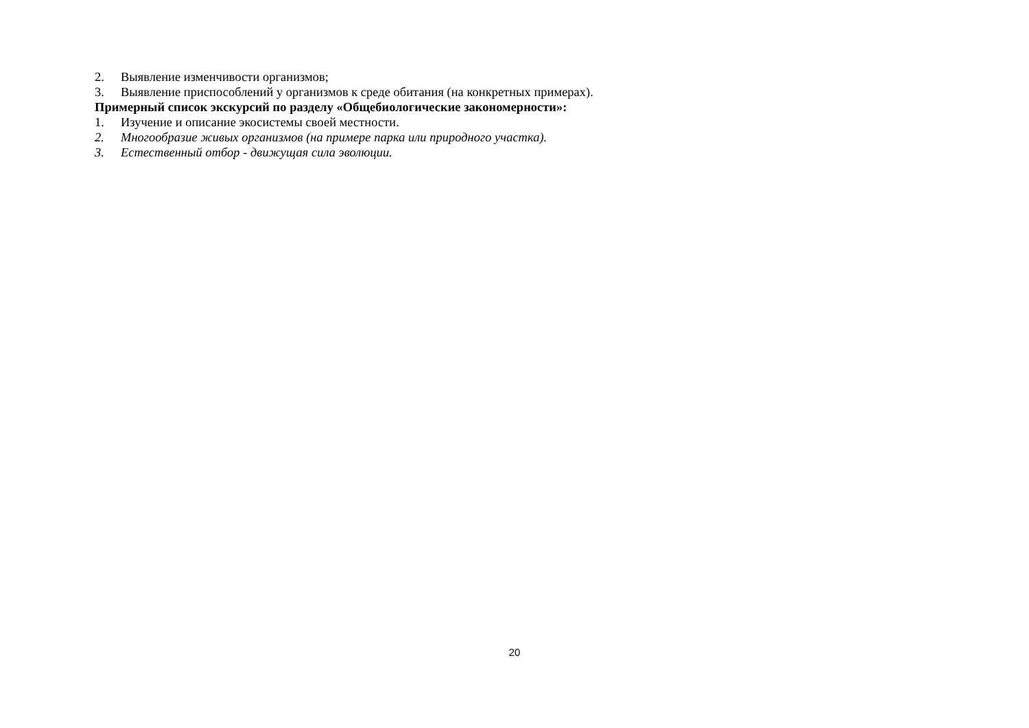2. Выявление изменчивости организмов;
3. Выявление приспособлений у организмов к среде обитания (на конкретных примерах).
Примерный список экскурсий по разделу «Общебиологические закономерности»:
1. Изучение и описание экосистемы своей местности.
2. Многообразие живых организмов (на примере парка или природного участка).
3. Естественный отбор - движущая сила эволюции.
20